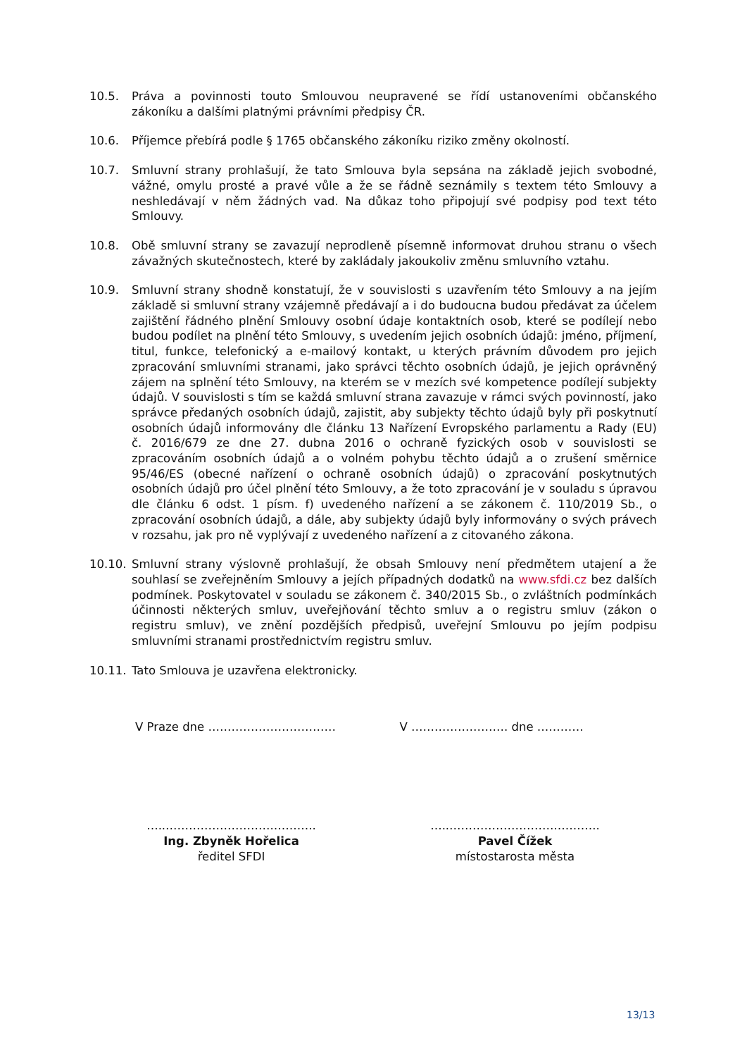10.5. Práva a povinnosti touto Smlouvou neupravené se řídí ustanoveními občanského zákoníku a dalšími platnými právními předpisy ČR.
10.6. Příjemce přebírá podle § 1765 občanského zákoníku riziko změny okolností.
10.7. Smluvní strany prohlašují, že tato Smlouva byla sepsána na základě jejich svobodné, vážné, omylu prosté a pravé vůle a že se řádně seznámily s textem této Smlouvy a neshledávají v něm žádných vad. Na důkaz toho připojují své podpisy pod text této Smlouvy.
10.8. Obě smluvní strany se zavazují neprodleně písemně informovat druhou stranu o všech závažných skutečnostech, které by zakládaly jakoukoliv změnu smluvního vztahu.
10.9. Smluvní strany shodně konstatují, že v souvislosti s uzavřením této Smlouvy a na jejím základě si smluvní strany vzájemně předávají a i do budoucna budou předávat za účelem zajištění řádného plnění Smlouvy osobní údaje kontaktních osob, které se podílejí nebo budou podílet na plnění této Smlouvy, s uvedením jejich osobních údajů: jméno, příjmení, titul, funkce, telefonický a e-mailový kontakt, u kterých právním důvodem pro jejich zpracování smluvními stranami, jako správci těchto osobních údajů, je jejich oprávněný zájem na splnění této Smlouvy, na kterém se v mezích své kompetence podílejí subjekty údajů. V souvislosti s tím se každá smluvní strana zavazuje v rámci svých povinností, jako správce předaných osobních údajů, zajistit, aby subjekty těchto údajů byly při poskytnutí osobních údajů informovány dle článku 13 Nařízení Evropského parlamentu a Rady (EU) č. 2016/679 ze dne 27. dubna 2016 o ochraně fyzických osob v souvislosti se zpracováním osobních údajů a o volném pohybu těchto údajů a o zrušení směrnice 95/46/ES (obecné nařízení o ochraně osobních údajů) o zpracování poskytnutých osobních údajů pro účel plnění této Smlouvy, a že toto zpracování je v souladu s úpravou dle článku 6 odst. 1 písm. f) uvedeného nařízení a se zákonem č. 110/2019 Sb., o zpracování osobních údajů, a dále, aby subjekty údajů byly informovány o svých právech v rozsahu, jak pro ně vyplývají z uvedeného nařízení a z citovaného zákona.
10.10. Smluvní strany výslovně prohlašují, že obsah Smlouvy není předmětem utajení a že souhlasí se zveřejněním Smlouvy a jejích případných dodatků na www.sfdi.cz bez dalších podmínek. Poskytovatel v souladu se zákonem č. 340/2015 Sb., o zvláštních podmínkách účinnosti některých smluv, uveřejňování těchto smluv a o registru smluv (zákon o registru smluv), ve znění pozdějších předpisů, uveřejní Smlouvu po jejím podpisu smluvními stranami prostřednictvím registru smluv.
10.11. Tato Smlouva je uzavřena elektronicky.
V Praze dne …………………………… V ……………………. dne …………
…..……………………….………..
Ing. Zbyněk Hořelica
ředitel SFDI
…..……………………….………..
Pavel Čížek
místostarosta města
13/13